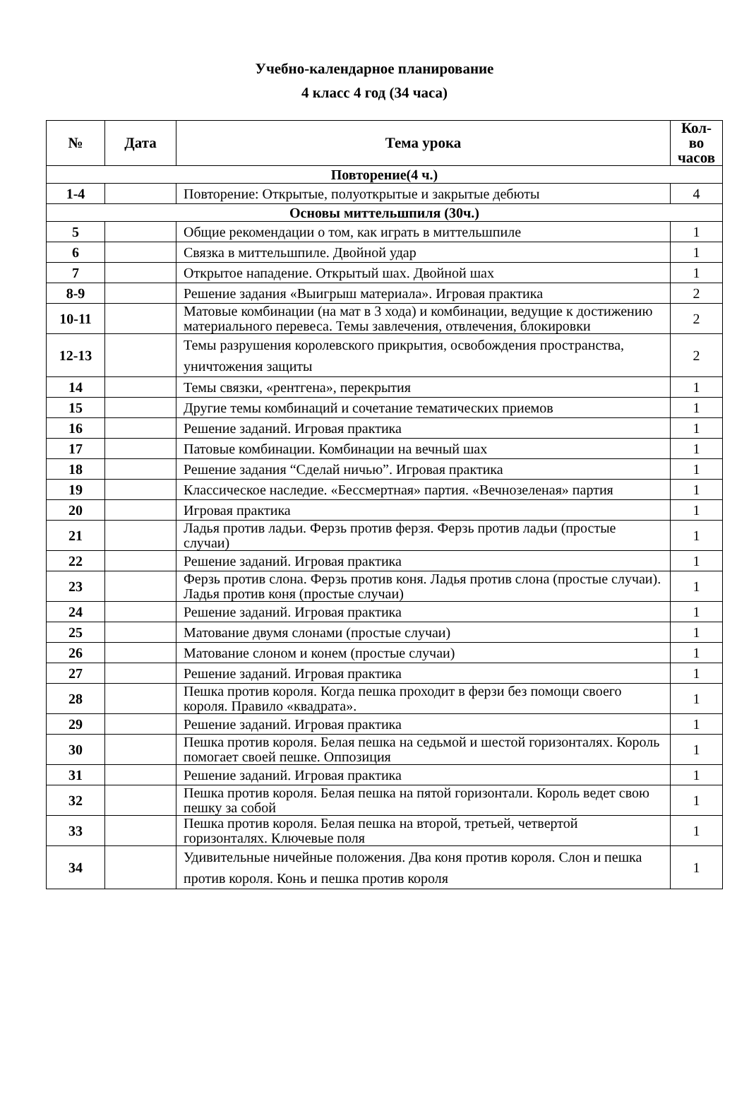Учебно-календарное планирование
4 класс 4 год (34 часа)
| № | Дата | Тема урока | Кол-во часов |
| --- | --- | --- | --- |
| Повторение(4 ч.) | | | |
| 1-4 | | Повторение: Открытые, полуоткрытые и закрытые дебюты | 4 |
| Основы миттельшпиля (30ч.) | | | |
| 5 | | Общие рекомендации о том, как играть в миттельшпиле | 1 |
| 6 | | Связка в миттельшпиле. Двойной удар | 1 |
| 7 | | Открытое нападение. Открытый шах. Двойной шах | 1 |
| 8-9 | | Решение задания «Выигрыш материала». Игровая практика | 2 |
| 10-11 | | Матовые комбинации (на мат в 3 хода) и комбинации, ведущие к достижению материального перевеса. Темы завлечения, отвлечения, блокировки | 2 |
| 12-13 | | Темы разрушения королевского прикрытия, освобождения пространства, уничтожения защиты | 2 |
| 14 | | Темы связки, «рентгена», перекрытия | 1 |
| 15 | | Другие темы комбинаций и сочетание тематических приемов | 1 |
| 16 | | Решение заданий. Игровая практика | 1 |
| 17 | | Патовые комбинации. Комбинации на вечный шах | 1 |
| 18 | | Решение задания “Сделай ничью”. Игровая практика | 1 |
| 19 | | Классическое наследие. «Бессмертная» партия. «Вечнозеленая» партия | 1 |
| 20 | | Игровая практика | 1 |
| 21 | | Ладья против ладьи. Ферзь против ферзя. Ферзь против ладьи (простые случаи) | 1 |
| 22 | | Решение заданий. Игровая практика | 1 |
| 23 | | Ферзь против слона. Ферзь против коня. Ладья против слона (простые случаи). Ладья против коня (простые случаи) | 1 |
| 24 | | Решение заданий. Игровая практика | 1 |
| 25 | | Матование двумя слонами (простые случаи) | 1 |
| 26 | | Матование слоном и конем (простые случаи) | 1 |
| 27 | | Решение заданий. Игровая практика | 1 |
| 28 | | Пешка против короля. Когда пешка проходит в ферзи без помощи своего короля. Правило «квадрата». | 1 |
| 29 | | Решение заданий. Игровая практика | 1 |
| 30 | | Пешка против короля. Белая пешка на седьмой и шестой горизонталях. Король помогает своей пешке. Оппозиция | 1 |
| 31 | | Решение заданий. Игровая практика | 1 |
| 32 | | Пешка против короля. Белая пешка на пятой горизонтали. Король ведет свою пешку за собой | 1 |
| 33 | | Пешка против короля. Белая пешка на второй, третьей, четвертой горизонталях. Ключевые поля | 1 |
| 34 | | Удивительные ничейные положения. Два коня против короля. Слон и пешка против короля. Конь и пешка против короля | 1 |